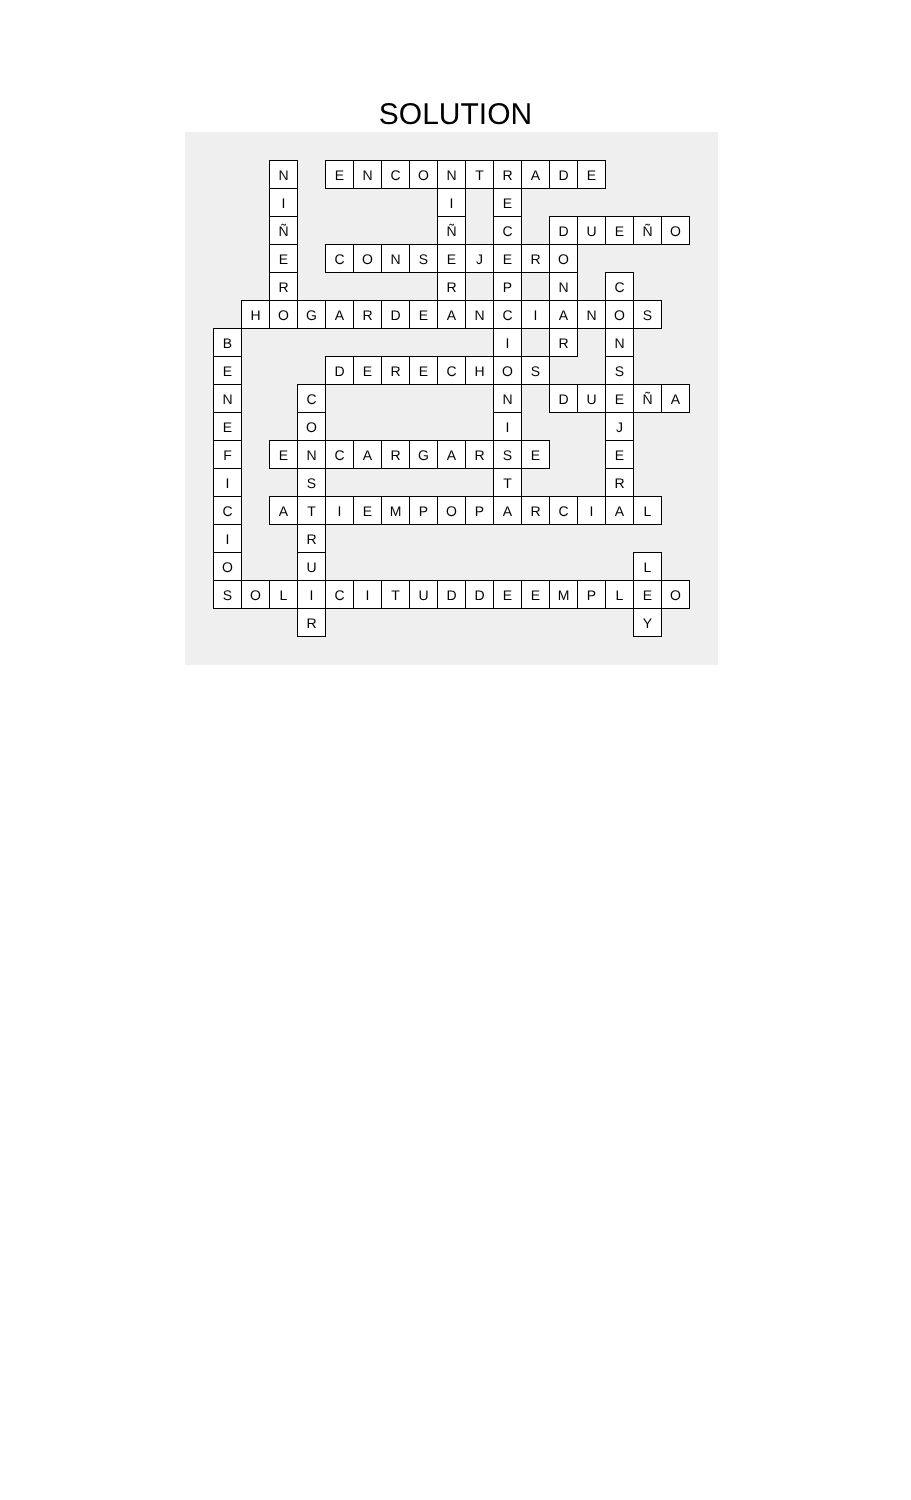SOLUTION
| | | N | | E | N | C | O | N | T | R | A | D | E | | | |
| | | I | | | | | | I | | E | | | | | | |
| | | Ñ | | | | | | Ñ | | C | | D | U | E | Ñ | O |
| | | E | | C | O | N | S | E | J | E | R | O | | | | |
| | | R | | | | | | R | | P | | N | | C | | |
| | H | O | G | A | R | D | E | A | N | C | I | A | N | O | S | |
| B | | | | | | | | | | I | | R | | N | | |
| E | | | | D | E | R | E | C | H | O | S | | | S | | |
| N | | | C | | | | | | | N | | D | U | E | Ñ | A |
| E | | | O | | | | | | | I | | | | J | | |
| F | | E | N | C | A | R | G | A | R | S | E | | | E | | |
| I | | | S | | | | | | | T | | | | R | | |
| C | | A | T | I | E | M | P | O | P | A | R | C | I | A | L | |
| I | | | R | | | | | | | | | | | | | |
| O | | | U | | | | | | | | | | | | L | |
| S | O | L | I | C | I | T | U | D | D | E | E | M | P | L | E | O |
| | | | R | | | | | | | | | | | | Y | |